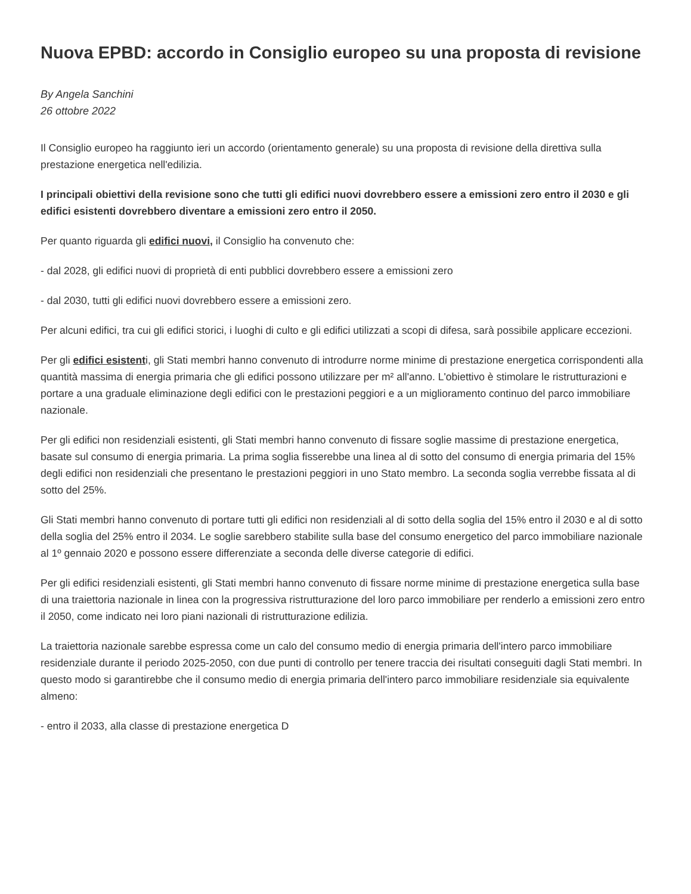Nuova EPBD: accordo in Consiglio europeo su una proposta di revisione
By Angela Sanchini
26 ottobre 2022
Il Consiglio europeo ha raggiunto ieri un accordo (orientamento generale) su una proposta di revisione della direttiva sulla prestazione energetica nell'edilizia.
I principali obiettivi della revisione sono che tutti gli edifici nuovi dovrebbero essere a emissioni zero entro il 2030 e gli edifici esistenti dovrebbero diventare a emissioni zero entro il 2050.
Per quanto riguarda gli edifici nuovi, il Consiglio ha convenuto che:
- dal 2028, gli edifici nuovi di proprietà di enti pubblici dovrebbero essere a emissioni zero
- dal 2030, tutti gli edifici nuovi dovrebbero essere a emissioni zero.
Per alcuni edifici, tra cui gli edifici storici, i luoghi di culto e gli edifici utilizzati a scopi di difesa, sarà possibile applicare eccezioni.
Per gli edifici esistenti, gli Stati membri hanno convenuto di introdurre norme minime di prestazione energetica corrispondenti alla quantità massima di energia primaria che gli edifici possono utilizzare per m² all'anno. L'obiettivo è stimolare le ristrutturazioni e portare a una graduale eliminazione degli edifici con le prestazioni peggiori e a un miglioramento continuo del parco immobiliare nazionale.
Per gli edifici non residenziali esistenti, gli Stati membri hanno convenuto di fissare soglie massime di prestazione energetica, basate sul consumo di energia primaria. La prima soglia fisserebbe una linea al di sotto del consumo di energia primaria del 15% degli edifici non residenziali che presentano le prestazioni peggiori in uno Stato membro. La seconda soglia verrebbe fissata al di sotto del 25%.
Gli Stati membri hanno convenuto di portare tutti gli edifici non residenziali al di sotto della soglia del 15% entro il 2030 e al di sotto della soglia del 25% entro il 2034. Le soglie sarebbero stabilite sulla base del consumo energetico del parco immobiliare nazionale al 1º gennaio 2020 e possono essere differenziate a seconda delle diverse categorie di edifici.
Per gli edifici residenziali esistenti, gli Stati membri hanno convenuto di fissare norme minime di prestazione energetica sulla base di una traiettoria nazionale in linea con la progressiva ristrutturazione del loro parco immobiliare per renderlo a emissioni zero entro il 2050, come indicato nei loro piani nazionali di ristrutturazione edilizia.
La traiettoria nazionale sarebbe espressa come un calo del consumo medio di energia primaria dell'intero parco immobiliare residenziale durante il periodo 2025-2050, con due punti di controllo per tenere traccia dei risultati conseguiti dagli Stati membri. In questo modo si garantirebbe che il consumo medio di energia primaria dell'intero parco immobiliare residenziale sia equivalente almeno:
- entro il 2033, alla classe di prestazione energetica D